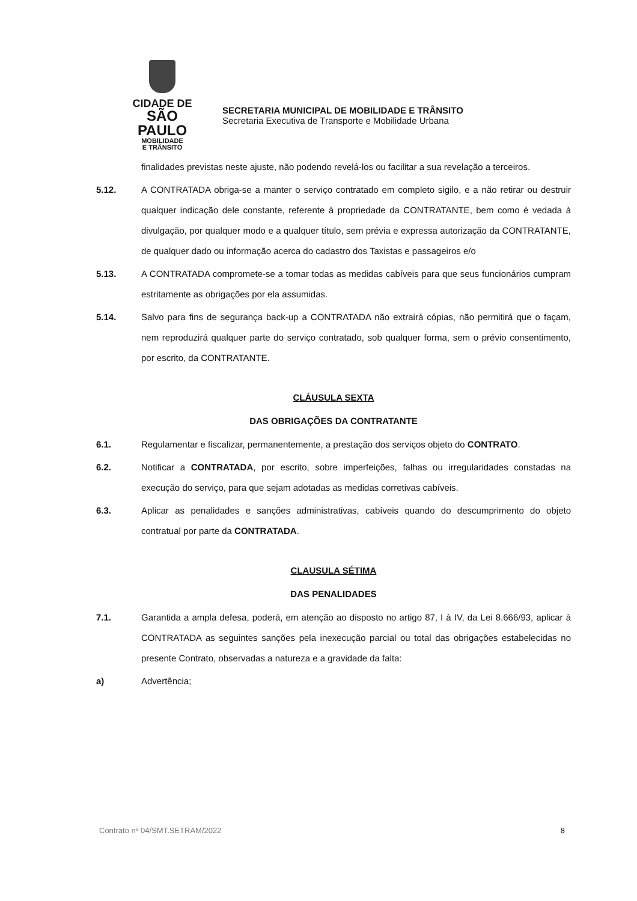CIDADE DE
SÃO PAULO
MOBILIDADE
E TRÂNSITO
SECRETARIA MUNICIPAL DE MOBILIDADE E TRÂNSITO
Secretaria Executiva de Transporte e Mobilidade Urbana
finalidades previstas neste ajuste, não podendo revelá-los ou facilitar a sua revelação a terceiros.
5.12. A CONTRATADA obriga-se a manter o serviço contratado em completo sigilo, e a não retirar ou destruir qualquer indicação dele constante, referente à propriedade da CONTRATANTE, bem como é vedada à divulgação, por qualquer modo e a qualquer título, sem prévia e expressa autorização da CONTRATANTE, de qualquer dado ou informação acerca do cadastro dos Taxistas e passageiros e/o
5.13. A CONTRATADA compromete-se a tomar todas as medidas cabíveis para que seus funcionários cumpram estritamente as obrigações por ela assumidas.
5.14. Salvo para fins de segurança back-up a CONTRATADA não extrairá cópias, não permitirá que o façam, nem reproduzirá qualquer parte do serviço contratado, sob qualquer forma, sem o prévio consentimento, por escrito, da CONTRATANTE.
CLÁUSULA SEXTA
DAS OBRIGAÇÕES DA CONTRATANTE
6.1. Regulamentar e fiscalizar, permanentemente, a prestação dos serviços objeto do CONTRATO.
6.2. Notificar a CONTRATADA, por escrito, sobre imperfeições, falhas ou irregularidades constadas na execução do serviço, para que sejam adotadas as medidas corretivas cabíveis.
6.3. Aplicar as penalidades e sanções administrativas, cabíveis quando do descumprimento do objeto contratual por parte da CONTRATADA.
CLAUSULA SÉTIMA
DAS PENALIDADES
7.1. Garantida a ampla defesa, poderá, em atenção ao disposto no artigo 87, I à IV, da Lei 8.666/93, aplicar à CONTRATADA as seguintes sanções pela inexecução parcial ou total das obrigações estabelecidas no presente Contrato, observadas a natureza e a gravidade da falta:
a) Advertência;
Contrato nº 04/SMT.SETRAM/2022 8